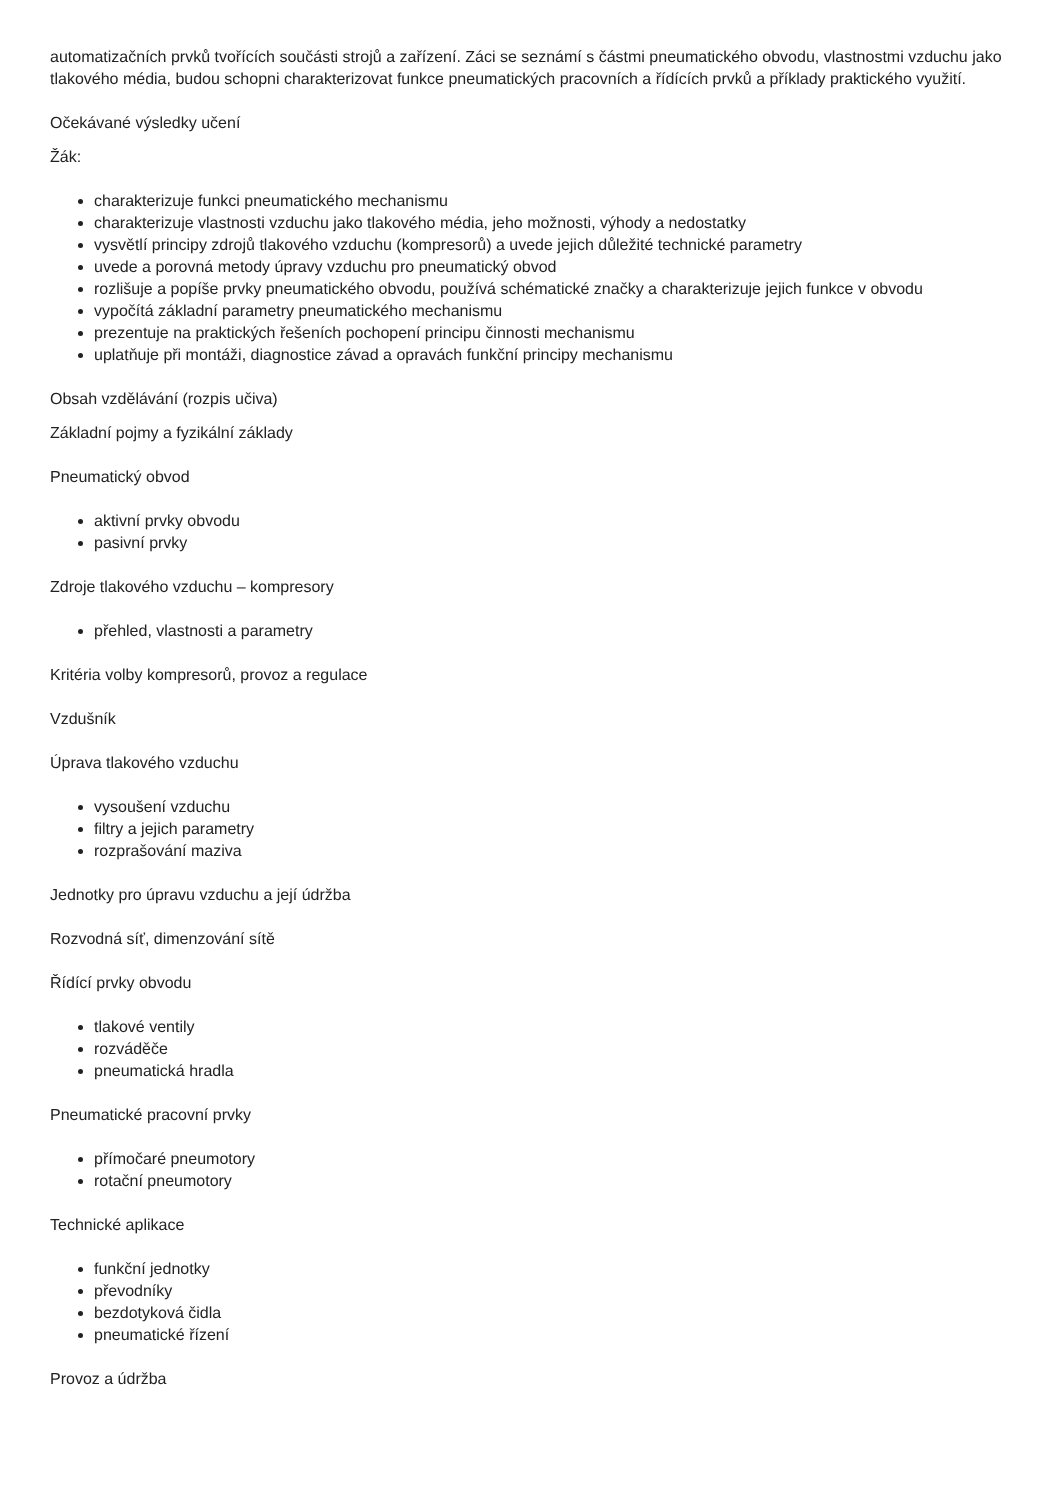automatizačních prvků tvořících součásti strojů a zařízení. Záci se seznámí s částmi pneumatického obvodu, vlastnostmi vzduchu jako tlakového média, budou schopni charakterizovat funkce pneumatických pracovních a řídících prvků a příklady praktického využití.
Očekávané výsledky učení
Žák:
charakterizuje funkci pneumatického mechanismu
charakterizuje vlastnosti vzduchu jako tlakového média, jeho možnosti, výhody a nedostatky
vysvětlí principy zdrojů tlakového vzduchu (kompresorů) a uvede jejich důležité technické parametry
uvede a porovná metody úpravy vzduchu pro pneumatický obvod
rozlišuje a popíše prvky pneumatického obvodu, používá schématické značky a charakterizuje jejich funkce v obvodu
vypočítá základní parametry pneumatického mechanismu
prezentuje na praktických řešeních pochopení principu činnosti mechanismu
uplatňuje při montáži, diagnostice závad a opravách funkční principy mechanismu
Obsah vzdělávání (rozpis učiva)
Základní pojmy a fyzikální základy
Pneumatický obvod
aktivní prvky obvodu
pasivní prvky
Zdroje tlakového vzduchu – kompresory
přehled, vlastnosti a parametry
Kritéria volby kompresorů, provoz a regulace
Vzdušník
Úprava tlakového vzduchu
vysoušení vzduchu
filtry a jejich parametry
rozprašování maziva
Jednotky pro úpravu vzduchu a její údržba
Rozvodná síť, dimenzování sítě
Řídící prvky obvodu
tlakové ventily
rozváděče
pneumatická hradla
Pneumatické pracovní prvky
přímočaré pneumotory
rotační pneumotory
Technické aplikace
funkční jednotky
převodníky
bezdotyková čidla
pneumatické řízení
Provoz a údržba